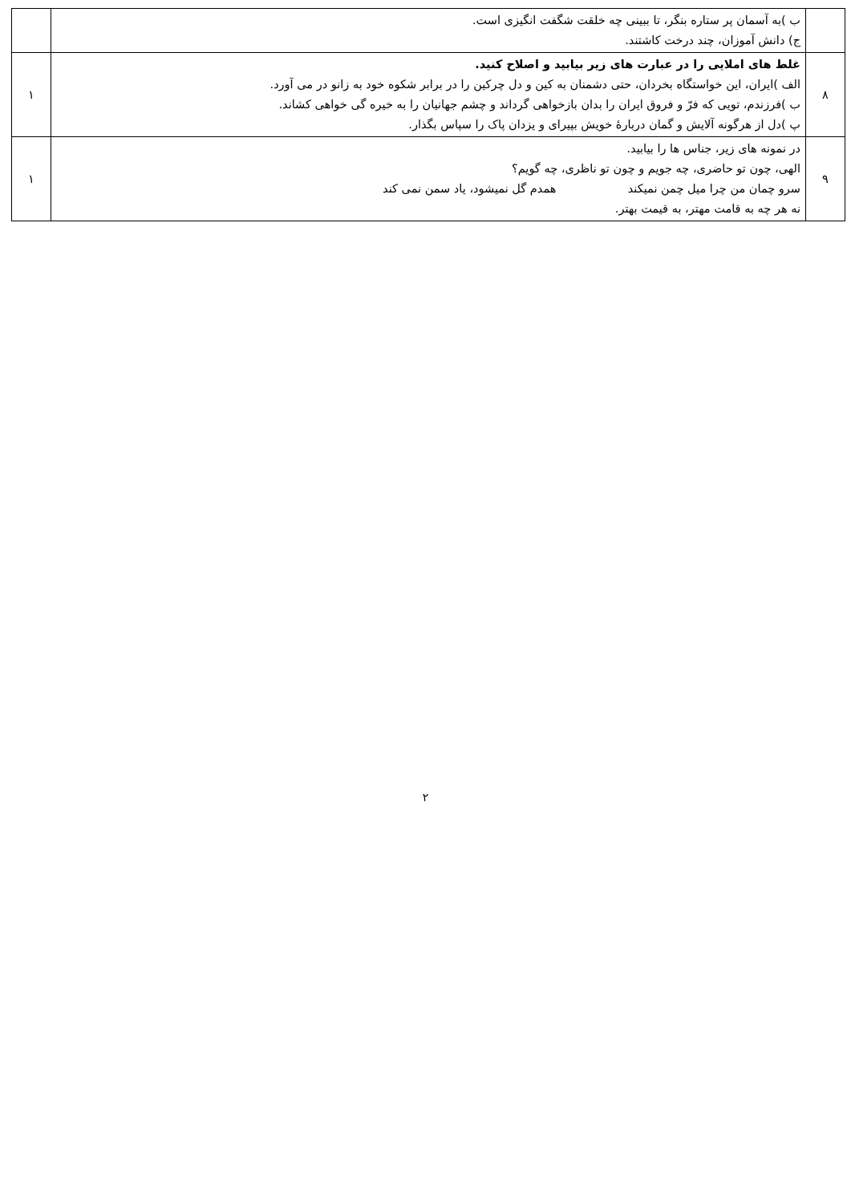| | ب )به آسمان پر ستاره بنگر، تا ببینی چه خلقت شگفت انگیزی است. ج) دانش آموزان، چند درخت کاشتند. | |
| ۸ | غلط های املایی را در عبارت های زیر بیابید و اصلاح کنید. الف )ایران، این خواستگاه بخردان، حتی دشمنان به کین و دل چرکین را در برابر شکوه خود به زانو در می آورد. ب )فرزندم، تویی که فرّ و فروق ایران را بدان بازخواهی گرداند و چشم جهانیان را به خیره گی خواهی کشاند. پ )دل از هرگونه آلایش و گمان دربارۀ خویش بپیرای و یزدان پاک را سپاس بگذار. | ۱ |
| ۹ | در نمونه های زیر، جناس ها را بیابید. الهی، چون تو حاضری، چه جویم و چون تو ناظری، چه گویم؟ سرو چمان من چرا میل چمن نمیکند همدم گل نمیشود، یاد سمن نمی کند نه هر چه به قامت مهتر، به قیمت بهتر. | ۱ |
۲